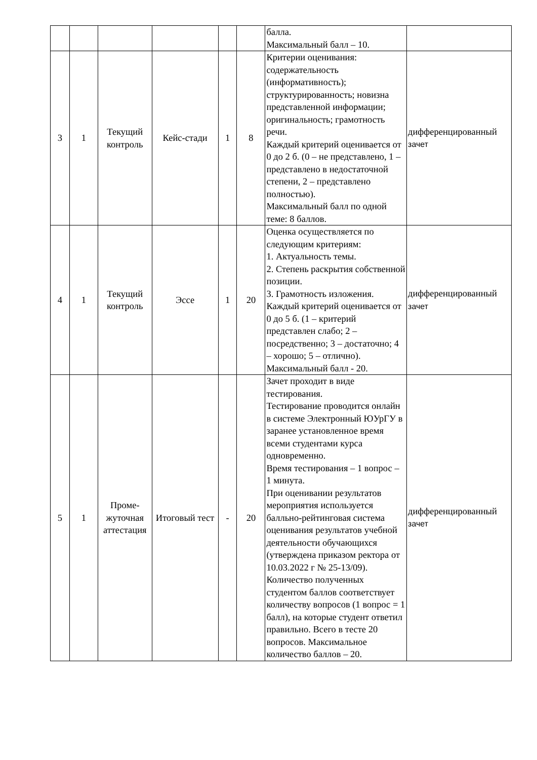| | | | | | | балла. Максимальный балл – 10. | |
| 3 | 1 | Текущий контроль | Кейс-стади | 1 | 8 | Критерии оценивания: содержательность (информативность); структурированность; новизна представленной информации; оригинальность; грамотность речи. Каждый критерий оценивается от 0 до 2 б. (0 – не представлено, 1 – представлено в недостаточной степени, 2 – представлено полностью). Максимальный балл по одной теме: 8 баллов. | дифференцированный зачет |
| 4 | 1 | Текущий контроль | Эссе | 1 | 20 | Оценка осуществляется по следующим критериям: 1. Актуальность темы. 2. Степень раскрытия собственной позиции. 3. Грамотность изложения. Каждый критерий оценивается от 0 до 5 б. (1 – критерий представлен слабо; 2 – посредственно; 3 – достаточно; 4 – хорошо; 5 – отлично). Максимальный балл - 20. | дифференцированный зачет |
| 5 | 1 | Проме-жуточная аттестация | Итоговый тест | - | 20 | Зачет проходит в виде тестирования. Тестирование проводится онлайн в системе Электронный ЮУрГУ в заранее установленное время всеми студентами курса одновременно. Время тестирования – 1 вопрос – 1 минута. При оценивании результатов мероприятия используется балльно-рейтинговая система оценивания результатов учебной деятельности обучающихся (утверждена приказом ректора от 10.03.2022 г № 25-13/09). Количество полученных студентом баллов соответствует количеству вопросов (1 вопрос = 1 балл), на которые студент ответил правильно. Всего в тесте 20 вопросов. Максимальное количество баллов – 20. | дифференцированный зачет |